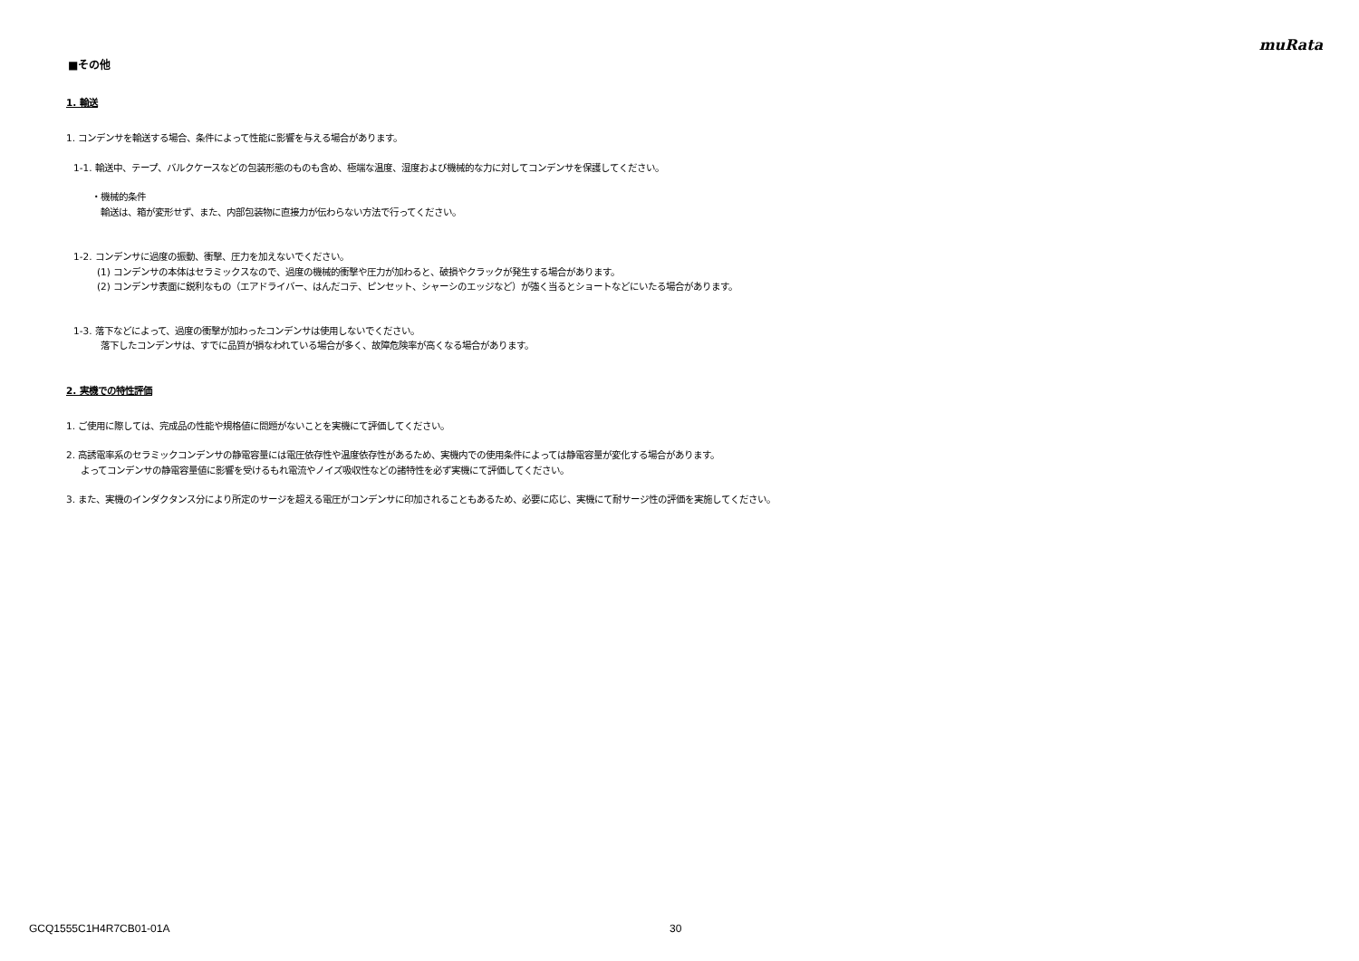muRata
■その他
1. 輸送
1. コンデンサを輸送する場合、条件によって性能に影響を与える場合があります。
1-1. 輸送中、テープ、バルクケースなどの包装形態のものも含め、極端な温度、湿度および機械的な力に対してコンデンサを保護してください。
・機械的条件
輸送は、箱が変形せず、また、内部包装物に直接力が伝わらない方法で行ってください。
1-2. コンデンサに過度の振動、衝撃、圧力を加えないでください。
(1) コンデンサの本体はセラミックスなので、過度の機械的衝撃や圧力が加わると、破損やクラックが発生する場合があります。
(2) コンデンサ表面に鋭利なもの（エアドライバー、はんだコテ、ピンセット、シャーシのエッジなど）が強く当るとショートなどにいたる場合があります。
1-3. 落下などによって、過度の衝撃が加わったコンデンサは使用しないでください。
落下したコンデンサは、すでに品質が損なわれている場合が多く、故障危険率が高くなる場合があります。
2. 実機での特性評価
1. ご使用に際しては、完成品の性能や規格値に問題がないことを実機にて評価してください。
2. 高誘電率系のセラミックコンデンサの静電容量には電圧依存性や温度依存性があるため、実機内での使用条件によっては静電容量が変化する場合があります。
よってコンデンサの静電容量値に影響を受けるもれ電流やノイズ吸収性などの諸特性を必ず実機にて評価してください。
3. また、実機のインダクタンス分により所定のサージを超える電圧がコンデンサに印加されることもあるため、必要に応じ、実機にて耐サージ性の評価を実施してください。
GCQ1555C1H4R7CB01-01A 30